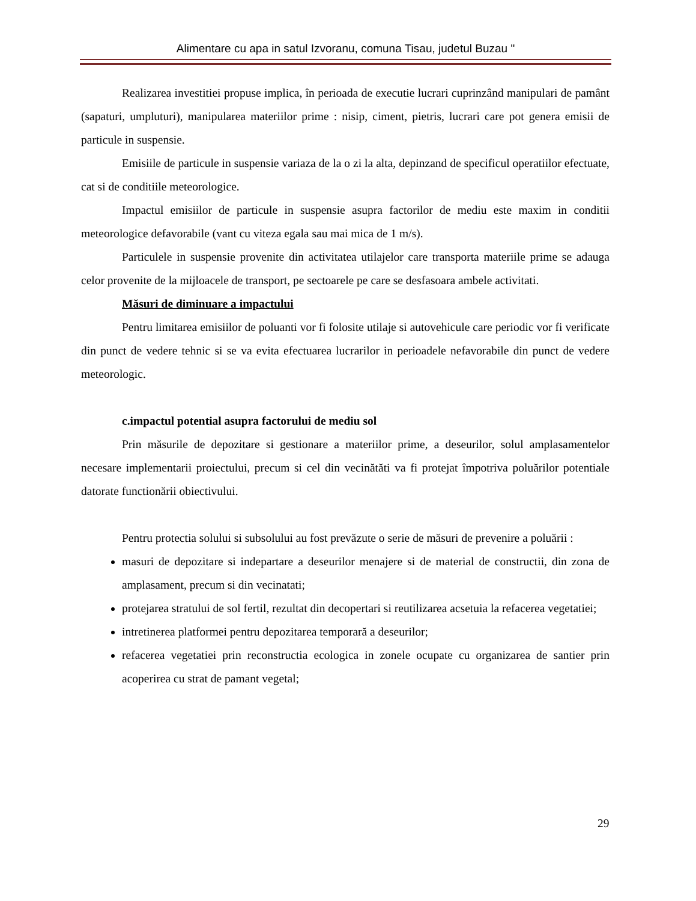Alimentare cu apa in satul Izvoranu, comuna Tisau, judetul Buzau "
Realizarea investitiei propuse implica, în perioada de executie lucrari cuprinzând manipulari de pamânt (sapaturi, umpluturi), manipularea materiilor prime : nisip, ciment, pietris, lucrari care pot genera emisii de particule in suspensie.
Emisiile de particule in suspensie variaza de la o zi la alta, depinzand de specificul operatiilor efectuate, cat si de conditiile meteorologice.
Impactul emisiilor de particule in suspensie asupra factorilor de mediu este maxim in conditii meteorologice defavorabile (vant cu viteza egala sau mai mica de 1 m/s).
Particulele in suspensie provenite din activitatea utilajelor care transporta materiile prime se adauga celor provenite de la mijloacele de transport, pe sectoarele pe care se desfasoara ambele activitati.
Măsuri de diminuare a impactului
Pentru limitarea emisiilor de poluanti vor fi folosite utilaje si autovehicule care periodic vor fi verificate din punct de vedere tehnic si se va evita efectuarea lucrarilor in perioadele nefavorabile din punct de vedere meteorologic.
c.impactul potential asupra factorului de mediu sol
Prin măsurile de depozitare si gestionare a materiilor prime, a deseurilor, solul amplasamentelor necesare implementarii proiectului, precum si cel din vecinătăti va fi protejat împotriva poluărilor potentiale datorate functionării obiectivului.
Pentru protectia solului si subsolului au fost prevăzute o serie de măsuri de prevenire a poluării :
masuri de depozitare si indepartare a deseurilor menajere si de material de constructii, din zona de amplasament, precum si din vecinatati;
protejarea stratului de sol fertil, rezultat din decopertari si reutilizarea acsetuia la refacerea vegetatiei;
intretinerea platformei pentru depozitarea temporară a deseurilor;
refacerea vegetatiei prin reconstructia ecologica in zonele ocupate cu organizarea de santier prin acoperirea cu strat de pamant vegetal;
29